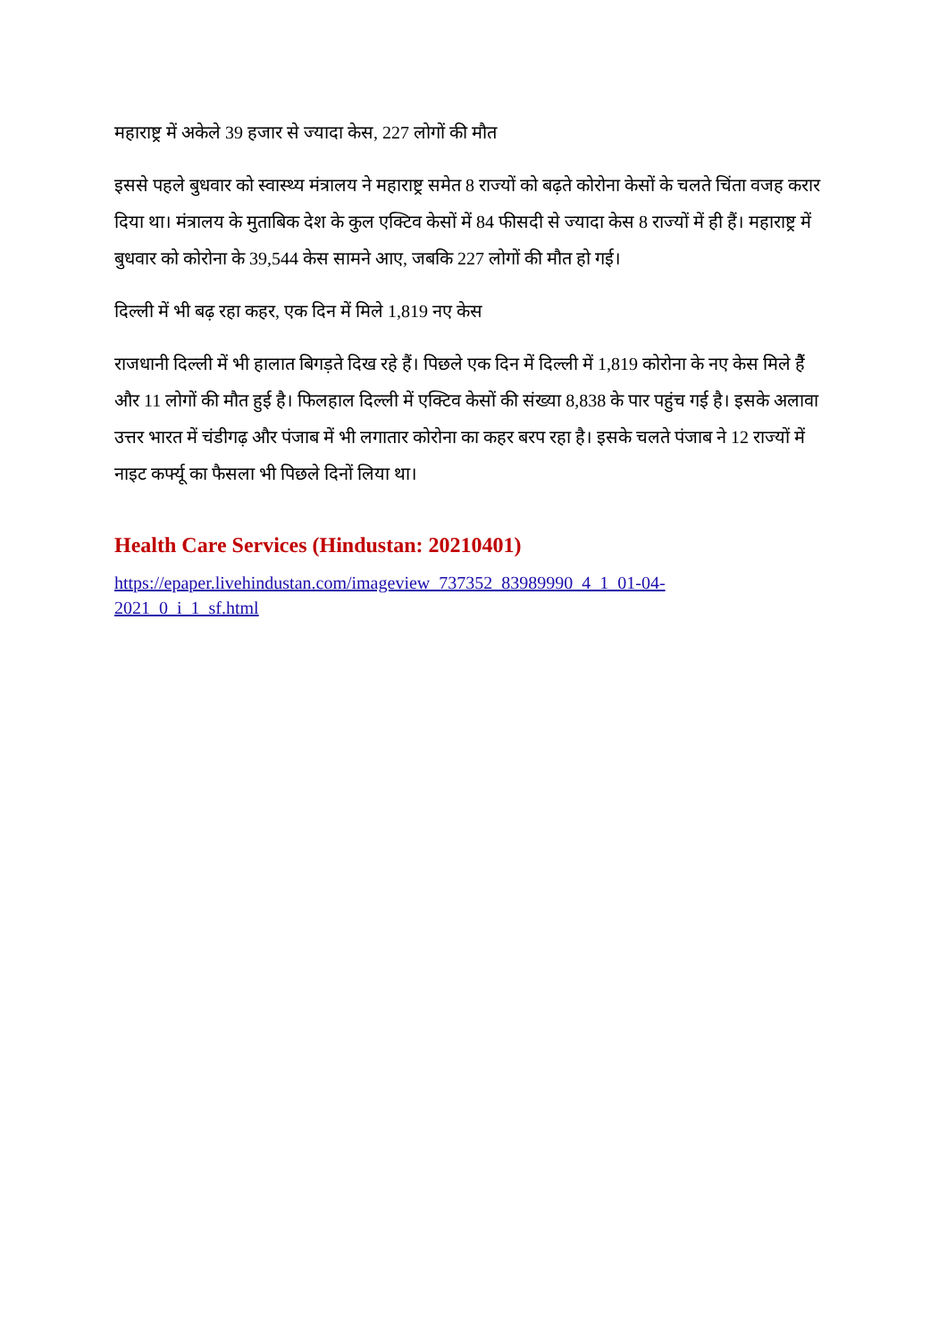महाराष्ट्र में अकेले 39 हजार से ज्यादा केस, 227 लोगों की मौत
इससे पहले बुधवार को स्वास्थ्य मंत्रालय ने महाराष्ट्र समेत 8 राज्यों को बढ़ते कोरोना केसों के चलते चिंता वजह करार दिया था। मंत्रालय के मुताबिक देश के कुल एक्टिव केसों में 84 फीसदी से ज्यादा केस 8 राज्यों में ही हैं। महाराष्ट्र में बुधवार को कोरोना के 39,544 केस सामने आए, जबकि 227 लोगों की मौत हो गई।
दिल्ली में भी बढ़ रहा कहर, एक दिन में मिले 1,819 नए केस
राजधानी दिल्ली में भी हालात बिगड़ते दिख रहे हैं। पिछले एक दिन में दिल्ली में 1,819 कोरोना के नए केस मिले हैैं और 11 लोगों की मौत हुई है। फिलहाल दिल्ली में एक्टिव केसों की संख्या 8,838 के पार पहुंच गई है। इसके अलावा उत्तर भारत में चंडीगढ़ और पंजाब में भी लगातार कोरोना का कहर बरप रहा है। इसके चलते पंजाब ने 12 राज्यों में नाइट कर्फ्यू का फैसला भी पिछले दिनों लिया था।
Health Care Services (Hindustan: 20210401)
https://epaper.livehindustan.com/imageview_737352_83989990_4_1_01-04-
2021_0_i_1_sf.html